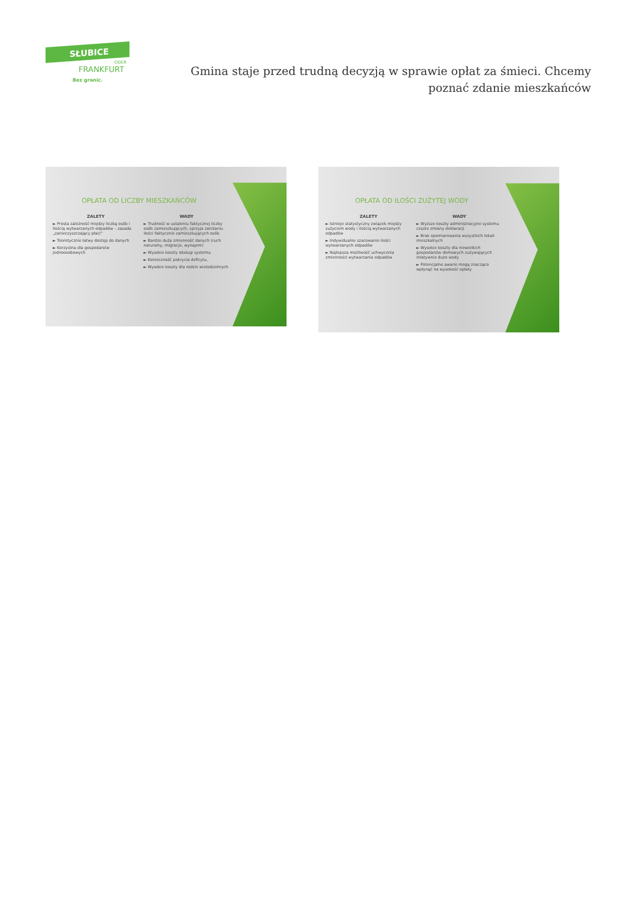SŁUBICE
ODER
FRANKFURT
Bez granic.
Gmina staje przed trudną decyzją w sprawie opłat za śmieci. Chcemy poznać zdanie mieszkańców
OPŁATA OD LICZBY MIESZKAŃCÓW
ZALETY
► Prosta zależność między liczbą osób i ilością wytwarzanych odpadów – zasada „zanieczyszczający płaci"
► Teoretycznie łatwy dostęp do danych
► Korzystna dla gospodarstw jednoosobowych
WADY
► Trudność w ustaleniu faktycznej liczby osób zamieszkujących, sprzyja zaniżaniu ilości faktycznie zamieszkujących osób
► Bardzo duża zmienność danych (ruch naturalny, migracje, wynajem)
► Wysokie koszty obsługi systemu
► Konieczność pokrycia deficytu,
► Wysokie koszty dla rodzin wielodzietnych
OPŁATA OD ILOŚCI ZUŻYTEJ WODY
ZALETY
► Istnieje statystyczny związek między zużyciem wody i ilością wytwarzanych odpadów
► Indywidualne szacowanie ilości wytwarzanych odpadów
► Najlepsza możliwość uchwycenia zmienności wytwarzania odpadów
WADY
► Wyższe koszty administracyjne systemu częste zmiany deklaracji
► Brak opomiarowania wszystkich lokali mieszkalnych
► Wysokie koszty dla niewielkich gospodarstw domowych zużywających relatywnie dużo wody
► Potencjalne awarie mogą znacząco wpłynąć na wysokość opłaty